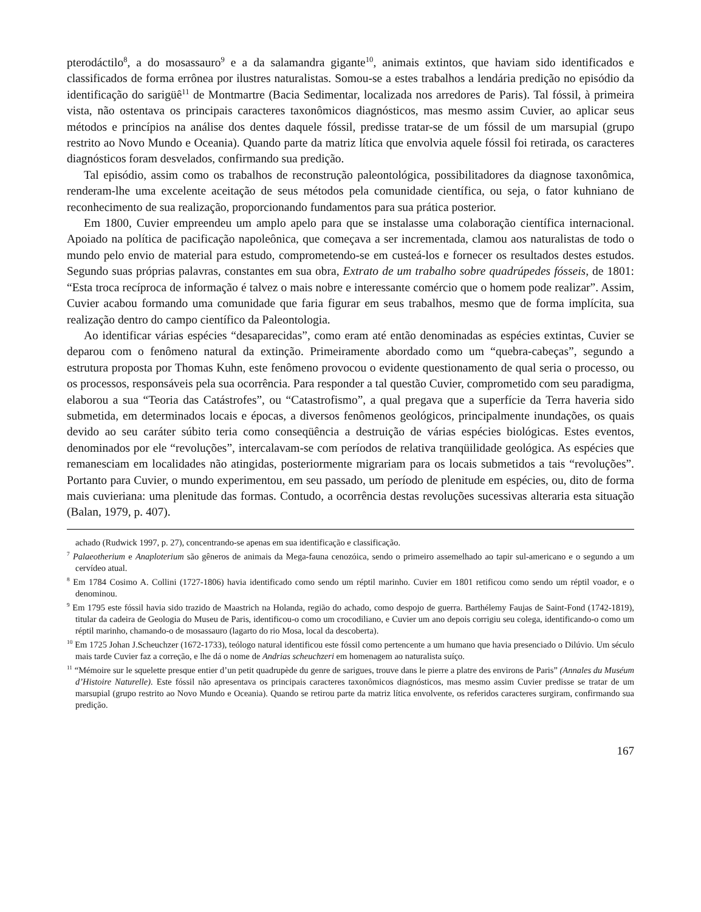pterodáctilo<sup>8</sup>, a do mosassauro<sup>9</sup> e a da salamandra gigante<sup>10</sup>, animais extintos, que haviam sido identificados e classificados de forma errônea por ilustres naturalistas. Somou-se a estes trabalhos a lendária predição no episódio da identificação do sarigüê<sup>11</sup> de Montmartre (Bacia Sedimentar, localizada nos arredores de Paris). Tal fóssil, à primeira vista, não ostentava os principais caracteres taxonômicos diagnósticos, mas mesmo assim Cuvier, ao aplicar seus métodos e princípios na análise dos dentes daquele fóssil, predisse tratar-se de um fóssil de um marsupial (grupo restrito ao Novo Mundo e Oceania). Quando parte da matriz lítica que envolvia aquele fóssil foi retirada, os caracteres diagnósticos foram desvelados, confirmando sua predição.
Tal episódio, assim como os trabalhos de reconstrução paleontológica, possibilitadores da diagnose taxonômica, renderam-lhe uma excelente aceitação de seus métodos pela comunidade científica, ou seja, o fator kuhniano de reconhecimento de sua realização, proporcionando fundamentos para sua prática posterior.
Em 1800, Cuvier empreendeu um amplo apelo para que se instalasse uma colaboração científica internacional. Apoiado na política de pacificação napoleônica, que começava a ser incrementada, clamou aos naturalistas de todo o mundo pelo envio de material para estudo, comprometendo-se em custeá-los e fornecer os resultados destes estudos. Segundo suas próprias palavras, constantes em sua obra, Extrato de um trabalho sobre quadrúpedes fósseis, de 1801: “Esta troca recíproca de informação é talvez o mais nobre e interessante comércio que o homem pode realizar”. Assim, Cuvier acabou formando uma comunidade que faria figurar em seus trabalhos, mesmo que de forma implícita, sua realização dentro do campo científico da Paleontologia.
Ao identificar várias espécies “desaparecidas”, como eram até então denominadas as espécies extintas, Cuvier se deparou com o fenômeno natural da extinção. Primeiramente abordado como um “quebra-cabeças”, segundo a estrutura proposta por Thomas Kuhn, este fenômeno provocou o evidente questionamento de qual seria o processo, ou os processos, responsáveis pela sua ocorrência. Para responder a tal questão Cuvier, comprometido com seu paradigma, elaborou a sua “Teoria das Catástrofes”, ou “Catastrofismo”, a qual pregava que a superfície da Terra haveria sido submetida, em determinados locais e épocas, a diversos fenômenos geológicos, principalmente inundações, os quais devido ao seu caráter súbito teria como conseqüência a destruição de várias espécies biológicas. Estes eventos, denominados por ele “revoluções”, intercalavam-se com períodos de relativa tranqüilidade geológica. As espécies que remanesciam em localidades não atingidas, posteriormente migrariam para os locais submetidos a tais “revoluções”. Portanto para Cuvier, o mundo experimentou, em seu passado, um período de plenitude em espécies, ou, dito de forma mais cuvieriana: uma plenitude das formas. Contudo, a ocorrência destas revoluções sucessivas alteraria esta situação (Balan, 1979, p. 407).
achado (Rudwick 1997, p. 27), concentrando-se apenas em sua identificação e classificação.
<sup>7</sup> Palaeotherium e Anaploterium são gêneros de animais da Mega-fauna cenozóica, sendo o primeiro assemelhado ao tapir sul-americano e o segundo a um cervídeo atual.
<sup>8</sup> Em 1784 Cosimo A. Collini (1727-1806) havia identificado como sendo um réptil marinho. Cuvier em 1801 retificou como sendo um réptil voador, e o denominou.
<sup>9</sup> Em 1795 este fóssil havia sido trazido de Maastrich na Holanda, região do achado, como despojo de guerra. Barthélemy Faujas de Saint-Fond (1742-1819), titular da cadeira de Geologia do Museu de Paris, identificou-o como um crocodiliano, e Cuvier um ano depois corrigiu seu colega, identificando-o como um réptil marinho, chamando-o de mosassauro (lagarto do rio Mosa, local da descoberta).
<sup>10</sup> Em 1725 Johan J.Scheuchzer (1672-1733), teólogo natural identificou este fóssil como pertencente a um humano que havia presenciado o Dilúvio. Um século mais tarde Cuvier faz a correção, e lhe dá o nome de Andrias scheuchzeri em homenagem ao naturalista suíço.
<sup>11</sup> “Mémoire sur le squelette presque entier d’un petit quadrupède du genre de sarigues, trouve dans le pierre a platre des environs de Paris” (Annales du Muséum d’Histoire Naturelle). Este fóssil não apresentava os principais caracteres taxonômicos diagnósticos, mas mesmo assim Cuvier predisse se tratar de um marsupial (grupo restrito ao Novo Mundo e Oceania). Quando se retirou parte da matriz lítica envolvente, os referidos caracteres surgiram, confirmando sua predição.
167